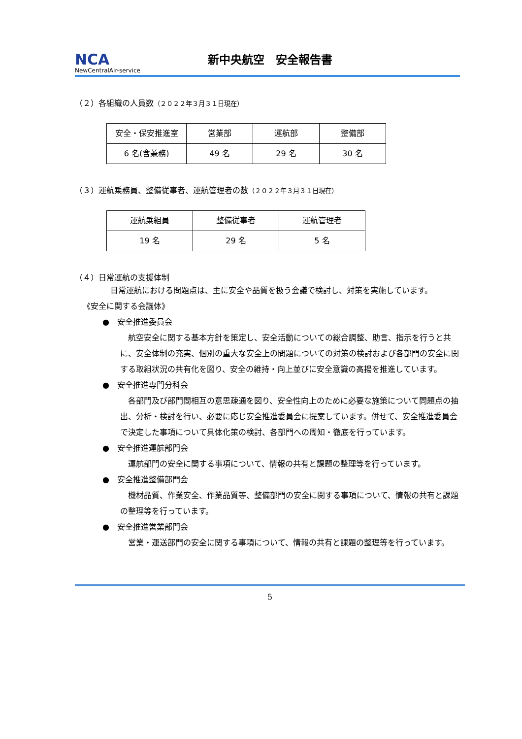NCA
NewCentralAir-service
新中央航空　安全報告書
（２）各組織の人員数（２０２２年３月３１日現在）
| 安全・保安推進室 | 営業部 | 運航部 | 整備部 |
| 6 名(含兼務) | 49 名 | 29 名 | 30 名 |
（３）運航乗務員、整備従事者、運航管理者の数（２０２２年３月３１日現在）
| 運航乗組員 | 整備従事者 | 運航管理者 |
| 19 名 | 29 名 | 5 名 |
（４）日常運航の支援体制
日常運航における問題点は、主に安全や品質を扱う会議で検討し、対策を実施しています。
《安全に関する会議体》
●　安全推進委員会
航空安全に関する基本方針を策定し、安全活動についての総合調整、助言、指示を行うと共に、安全体制の充実、個別の重大な安全上の問題についての対策の検討および各部門の安全に関する取組状況の共有化を図り、安全の維持・向上並びに安全意識の高揚を推進しています。
●　安全推進専門分科会
各部門及び部門間相互の意思疎通を図り、安全性向上のために必要な施策について問題点の抽出、分析・検討を行い、必要に応じ安全推進委員会に提案しています。併せて、安全推進委員会で決定した事項について具体化策の検討、各部門への周知・徹底を行っています。
●　安全推進運航部門会
運航部門の安全に関する事項について、情報の共有と課題の整理等を行っています。
●　安全推進整備部門会
機材品質、作業安全、作業品質等、整備部門の安全に関する事項について、情報の共有と課題の整理等を行っています。
●　安全推進営業部門会
営業・運送部門の安全に関する事項について、情報の共有と課題の整理等を行っています。
5